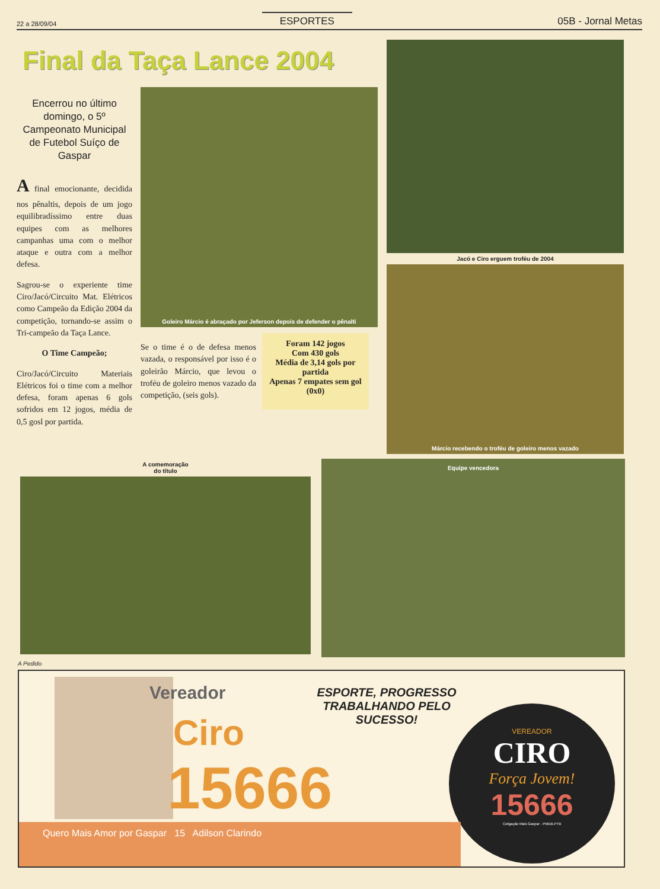22 a 28/09/04 ESPORTES 05B - Jornal Metas
Final da Taça Lance 2004
Encerrou no último domingo, o 5º Campeonato Municipal de Futebol Suíço de Gaspar
A final emocionante, decidida nos pênaltis, depois de um jogo equilibradíssimo entre duas equipes com as melhores campanhas uma com o melhor ataque e outra com a melhor defesa.
Sagrou-se o experiente time Ciro/Jacó/Circuito Mat. Elétricos como Campeão da Edição 2004 da competição, tornando-se assim o Tri-campeão da Taça Lance.
O Time Campeão;
Ciro/Jacó/Circuito Materiais Elétricos foi o time com a melhor defesa, foram apenas 6 gols sofridos em 12 jogos, média de 0,5 gosl por partida.
Goleiro Márcio é abraçado por Jeferson depois de defender o pênalti
Se o time é o de defesa menos vazada, o responsável por isso é o goleirão Márcio, que levou o troféu de goleiro menos vazado da competição, (seis gols).
Foram 142 jogos
Com 430 gols
Média de 3,14 gols por partida
Apenas 7 empates sem gol (0x0)
Jacó e Ciro erguem troféu de 2004
Márcio recebendo o troféu de goleiro menos vazado
A comemoração
do título
Equipe vencedora
A Pedido
Vereador
Ciro
15666
ESPORTE, PROGRESSO TRABALHANDO PELO SUCESSO!
VEREADOR
CIRO
Força Jovem!
15666
Coligação Mais Gaspar - PMDB-PTB
Quero Mais Amor por Gaspar 15 Adilson Clarindo